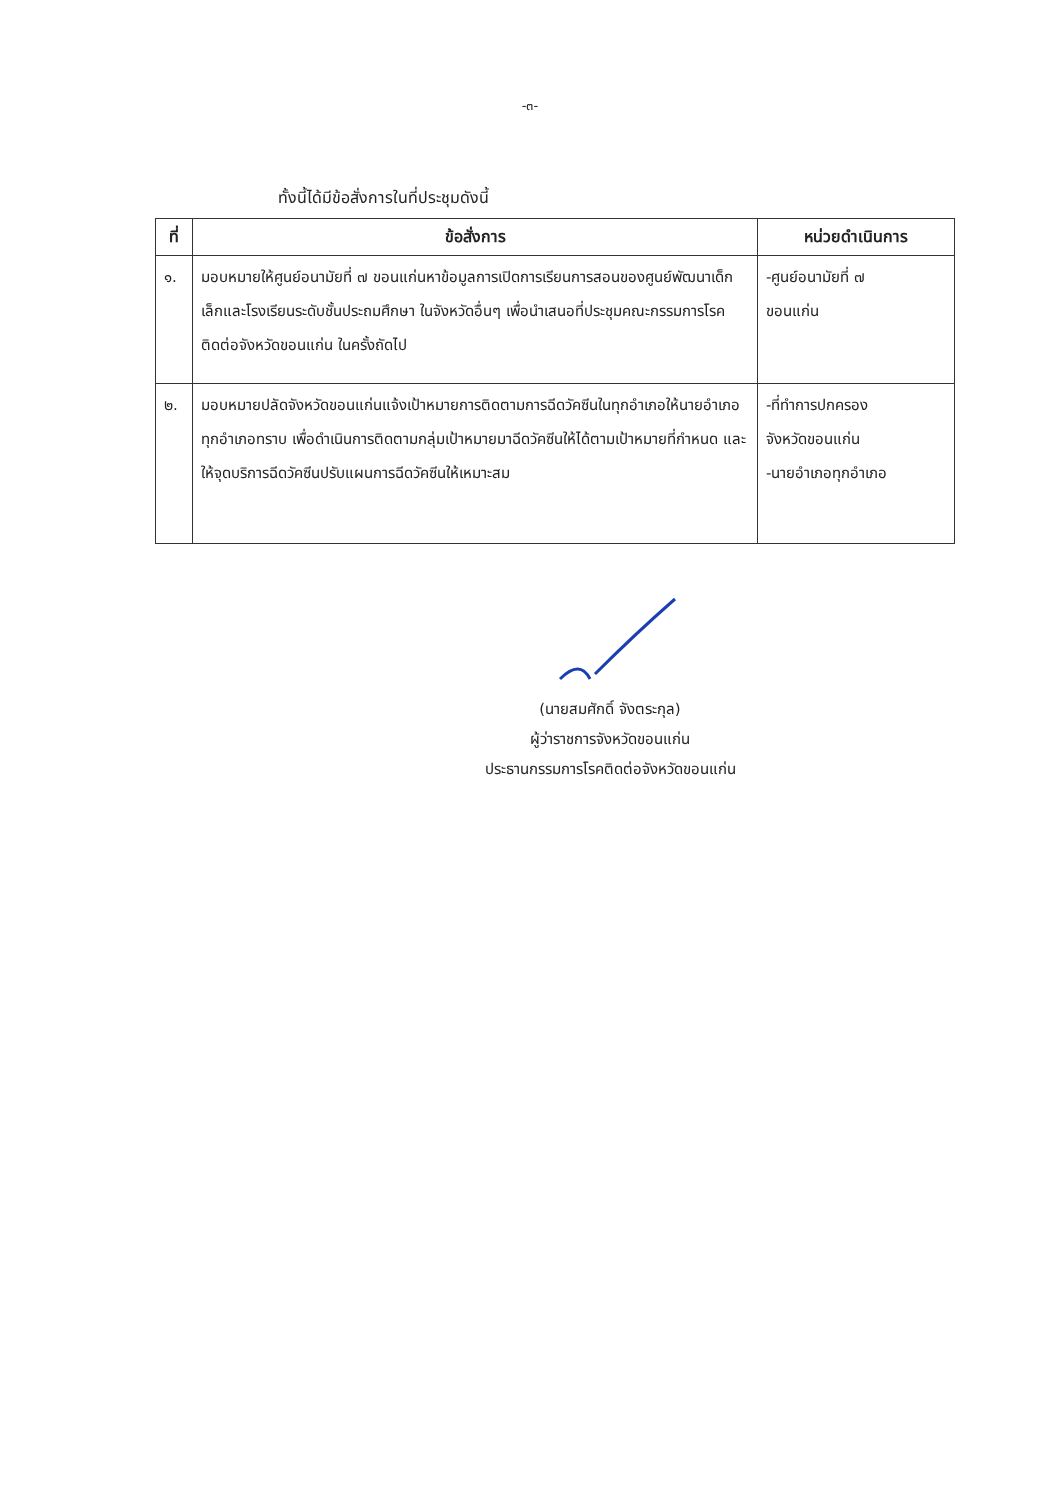-๓-
ทั้งนี้ได้มีข้อสั่งการในที่ประชุมดังนี้
| ที่ | ข้อสั่งการ | หน่วยดำเนินการ |
| --- | --- | --- |
| ๑. | มอบหมายให้ศูนย์อนามัยที่ ๗ ขอนแก่นหาข้อมูลการเปิดการเรียนการสอนของศูนย์พัฒนาเด็กเล็กและโรงเรียนระดับชั้นประถมศึกษา ในจังหวัดอื่นๆ เพื่อนำเสนอที่ประชุมคณะกรรมการโรคติดต่อจังหวัดขอนแก่น ในครั้งถัดไป | -ศูนย์อนามัยที่ ๗ ขอนแก่น |
| ๒. | มอบหมายปลัดจังหวัดขอนแก่นแจ้งเป้าหมายการติดตามการฉีดวัคซีนในทุกอำเภอให้นายอำเภอทุกอำเภอทราบ เพื่อดำเนินการติดตามกลุ่มเป้าหมายมาฉีดวัคซีนให้ได้ตามเป้าหมายที่กำหนด และให้จุดบริการฉีดวัคซีนปรับแผนการฉีดวัคซีนให้เหมาะสม | -ที่ทำการปกครอง จังหวัดขอนแก่น -นายอำเภอทุกอำเภอ |
(นายสมศักดิ์ จังตระกุล)
ผู้ว่าราชการจังหวัดขอนแก่น
ประธานกรรมการโรคติดต่อจังหวัดขอนแก่น